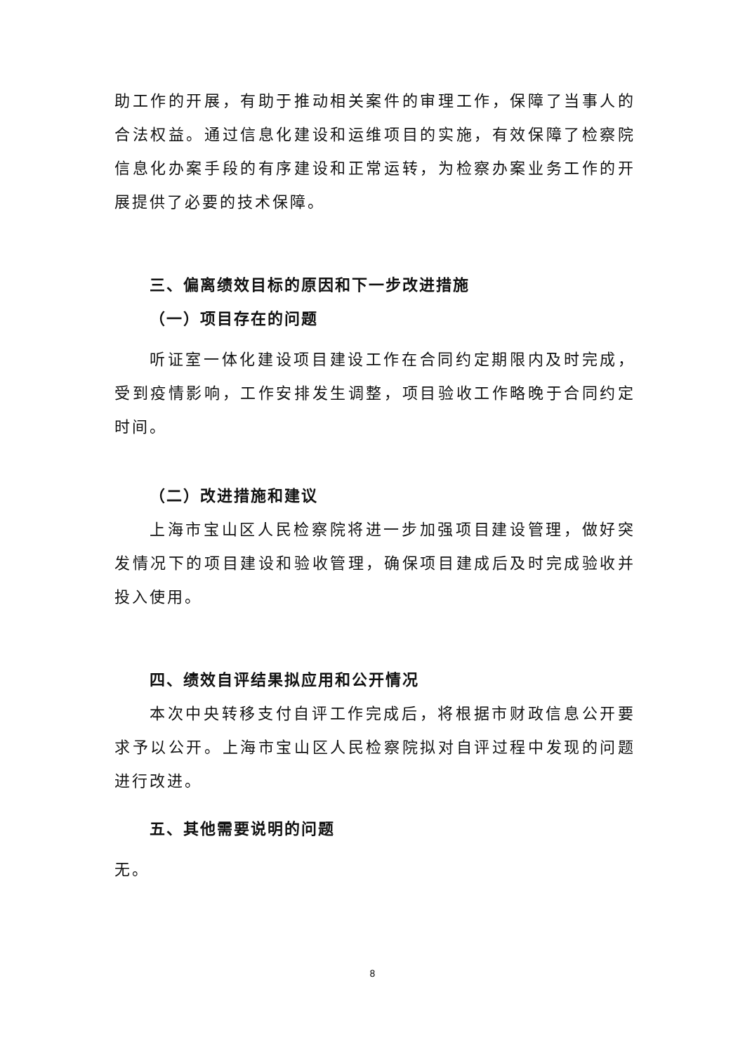助工作的开展，有助于推动相关案件的审理工作，保障了当事人的合法权益。通过信息化建设和运维项目的实施，有效保障了检察院信息化办案手段的有序建设和正常运转，为检察办案业务工作的开展提供了必要的技术保障。
三、偏离绩效目标的原因和下一步改进措施
（一）项目存在的问题
听证室一体化建设项目建设工作在合同约定期限内及时完成，受到疫情影响，工作安排发生调整，项目验收工作略晚于合同约定时间。
（二）改进措施和建议
上海市宝山区人民检察院将进一步加强项目建设管理，做好突发情况下的项目建设和验收管理，确保项目建成后及时完成验收并投入使用。
四、绩效自评结果拟应用和公开情况
本次中央转移支付自评工作完成后，将根据市财政信息公开要求予以公开。上海市宝山区人民检察院拟对自评过程中发现的问题进行改进。
五、其他需要说明的问题
无。
8